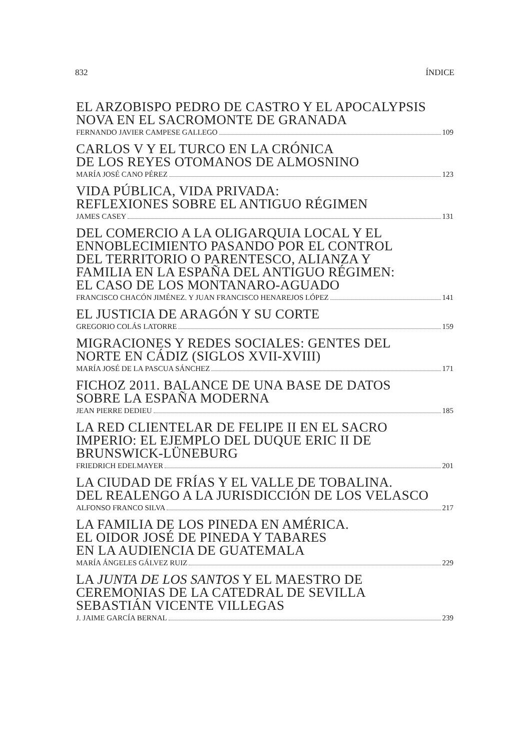832 ÍNDICE
EL ARZOBISPO PEDRO DE CASTRO Y EL APOCALYPSIS
NOVA EN EL SACROMONTE DE GRANADA
FERNANDO JAVIER CAMPESE GALLEGO 109
CARLOS V Y EL TURCO EN LA CRÓNICA
DE LOS REYES OTOMANOS DE ALMOSNINO
MARÍA JOSÉ CANO PÉREZ 123
VIDA PÚBLICA, VIDA PRIVADA:
REFLEXIONES SOBRE EL ANTIGUO RÉGIMEN
JAMES CASEY 131
DEL COMERCIO A LA OLIGARQUIA LOCAL Y EL
ENNOBLECIMIENTO PASANDO POR EL CONTROL
DEL TERRITORIO O PARENTESCO, ALIANZA Y
FAMILIA EN LA ESPAÑA DEL ANTIGUO RÉGIMEN:
EL CASO DE LOS MONTANARO-AGUADO
FRANCISCO CHACÓN JIMÉNEZ. Y JUAN FRANCISCO HENAREJOS LÓPEZ 141
EL JUSTICIA DE ARAGÓN Y SU CORTE
GREGORIO COLÁS LATORRE 159
MIGRACIONES Y REDES SOCIALES: GENTES DEL
NORTE EN CÁDIZ (SIGLOS XVII-XVIII)
MARÍA JOSÉ DE LA PASCUA SÁNCHEZ 171
FICHOZ 2011. BALANCE DE UNA BASE DE DATOS
SOBRE LA ESPAÑA MODERNA
JEAN PIERRE DEDIEU 185
LA RED CLIENTELAR DE FELIPE II EN EL SACRO
IMPERIO: EL EJEMPLO DEL DUQUE ERIC II DE
BRUNSWICK-LÜNEBURG
FRIEDRICH EDELMAYER 201
LA CIUDAD DE FRÍAS Y EL VALLE DE TOBALINA.
DEL REALENGO A LA JURISDICCIÓN DE LOS VELASCO
ALFONSO FRANCO SILVA 217
LA FAMILIA DE LOS PINEDA EN AMÉRICA.
EL OIDOR JOSÉ DE PINEDA Y TABARES
EN LA AUDIENCIA DE GUATEMALA
MARÍA ÁNGELES GÁLVEZ RUIZ 229
LA JUNTA DE LOS SANTOS Y EL MAESTRO DE
CEREMONIAS DE LA CATEDRAL DE SEVILLA
SEBASTIÁN VICENTE VILLEGAS
J. JAIME GARCÍA BERNAL 239